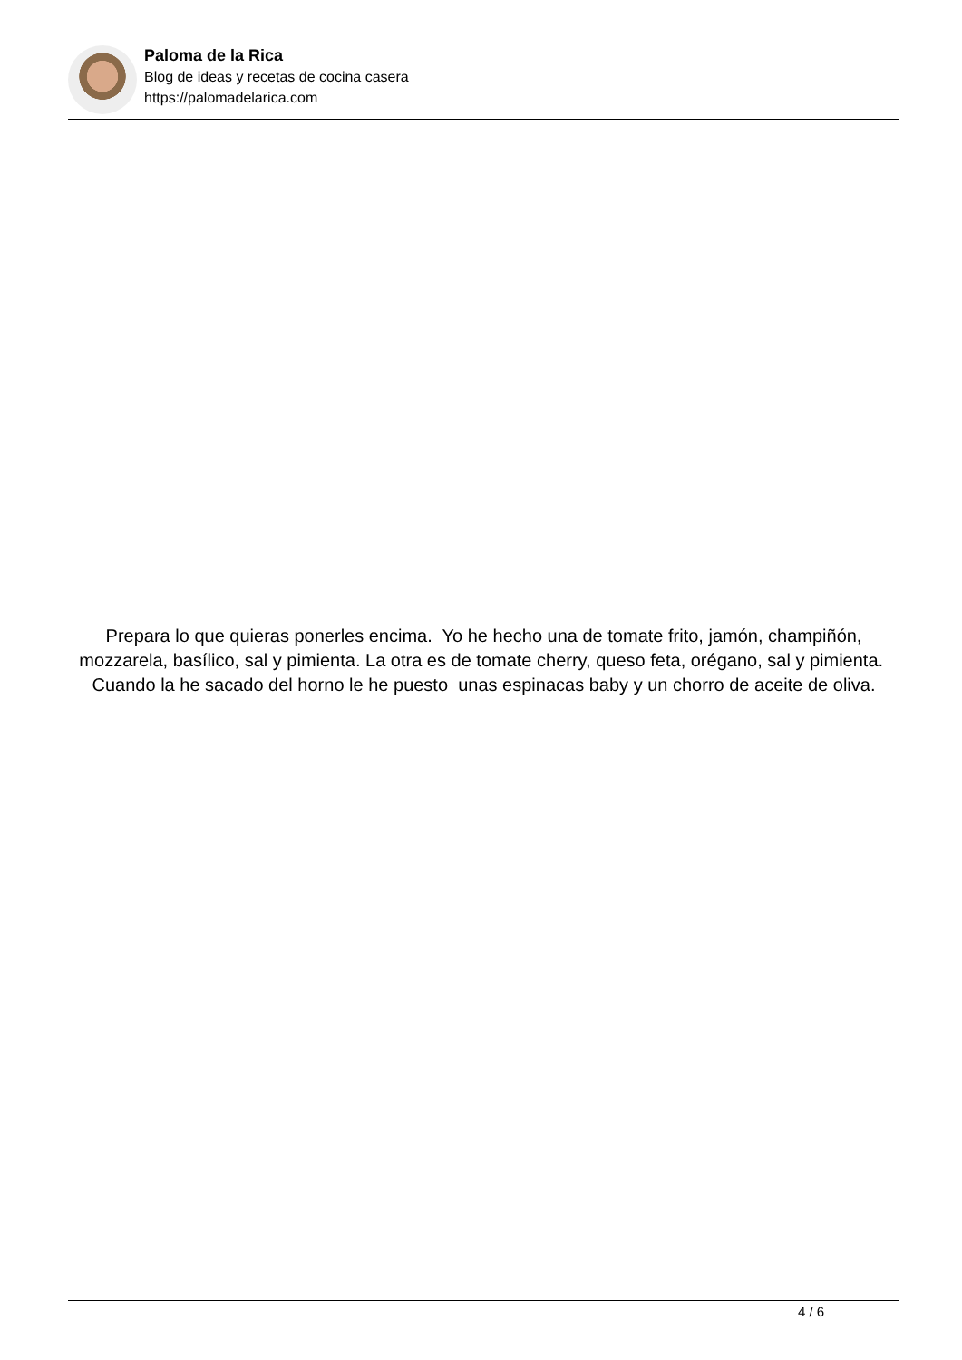Paloma de la Rica
Blog de ideas y recetas de cocina casera
https://palomadelarica.com
Prepara lo que quieras ponerles encima. Yo he hecho una de tomate frito, jamón, champiñón, mozzarela, basílico, sal y pimienta. La otra es de tomate cherry, queso feta, orégano, sal y pimienta. Cuando la he sacado del horno le he puesto unas espinacas baby y un chorro de aceite de oliva.
4 / 6